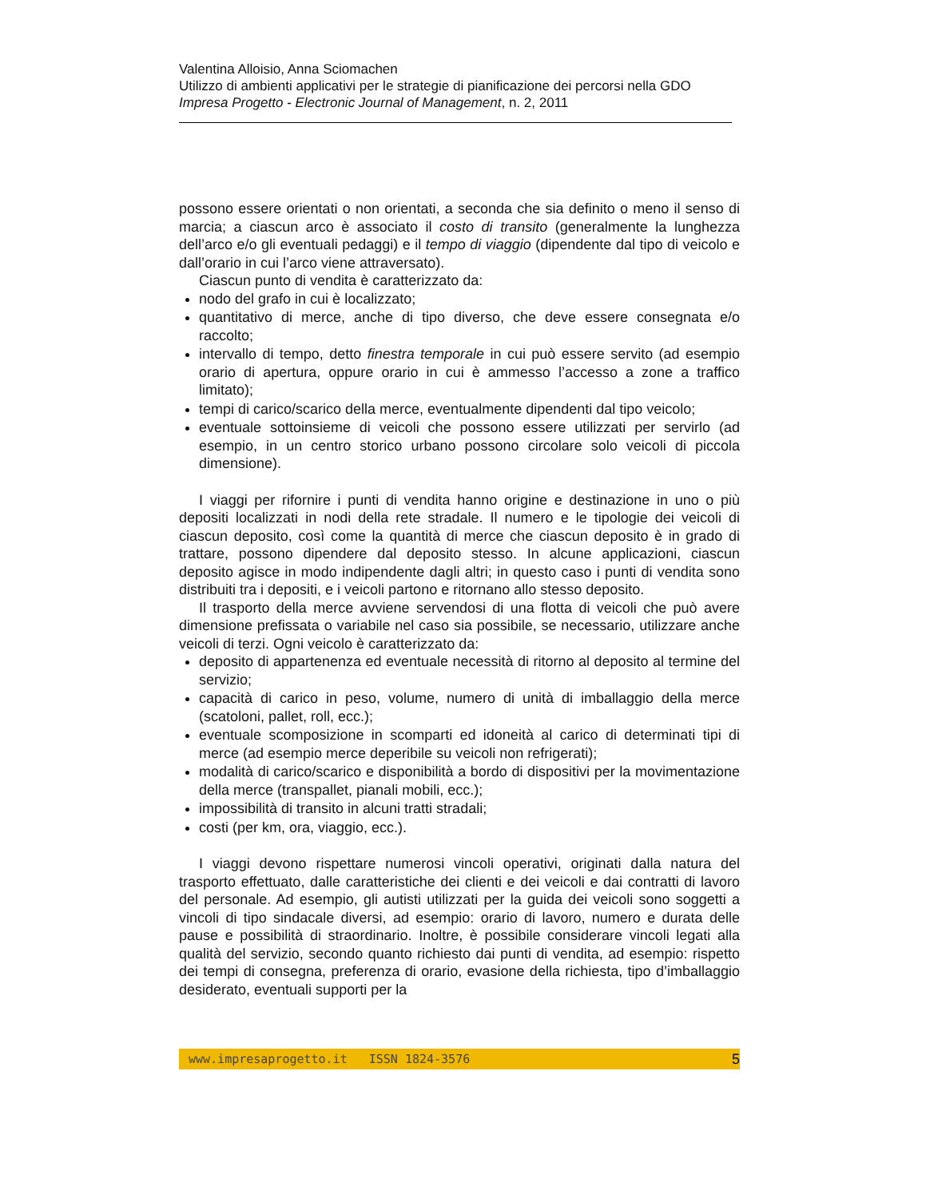Valentina Alloisio, Anna Sciomachen
Utilizzo di ambienti applicativi per le strategie di pianificazione dei percorsi nella GDO
Impresa Progetto - Electronic Journal of Management, n. 2, 2011
possono essere orientati o non orientati, a seconda che sia definito o meno il senso di marcia; a ciascun arco è associato il costo di transito (generalmente la lunghezza dell’arco e/o gli eventuali pedaggi) e il tempo di viaggio (dipendente dal tipo di veicolo e dall’orario in cui l’arco viene attraversato).
Ciascun punto di vendita è caratterizzato da:
nodo del grafo in cui è localizzato;
quantitativo di merce, anche di tipo diverso, che deve essere consegnata e/o raccolto;
intervallo di tempo, detto finestra temporale in cui può essere servito (ad esempio orario di apertura, oppure orario in cui è ammesso l’accesso a zone a traffico limitato);
tempi di carico/scarico della merce, eventualmente dipendenti dal tipo veicolo;
eventuale sottoinsieme di veicoli che possono essere utilizzati per servirlo (ad esempio, in un centro storico urbano possono circolare solo veicoli di piccola dimensione).
I viaggi per rifornire i punti di vendita hanno origine e destinazione in uno o più depositi localizzati in nodi della rete stradale. Il numero e le tipologie dei veicoli di ciascun deposito, così come la quantità di merce che ciascun deposito è in grado di trattare, possono dipendere dal deposito stesso. In alcune applicazioni, ciascun deposito agisce in modo indipendente dagli altri; in questo caso i punti di vendita sono distribuiti tra i depositi, e i veicoli partono e ritornano allo stesso deposito.
Il trasporto della merce avviene servendosi di una flotta di veicoli che può avere dimensione prefissata o variabile nel caso sia possibile, se necessario, utilizzare anche veicoli di terzi. Ogni veicolo è caratterizzato da:
deposito di appartenenza ed eventuale necessità di ritorno al deposito al termine del servizio;
capacità di carico in peso, volume, numero di unità di imballaggio della merce (scatoloni, pallet, roll, ecc.);
eventuale scomposizione in scomparti ed idoneità al carico di determinati tipi di merce (ad esempio merce deperibile su veicoli non refrigerati);
modalità di carico/scarico e disponibilità a bordo di dispositivi per la movimentazione della merce (transpallet, pianali mobili, ecc.);
impossibilità di transito in alcuni tratti stradali;
costi (per km, ora, viaggio, ecc.).
I viaggi devono rispettare numerosi vincoli operativi, originati dalla natura del trasporto effettuato, dalle caratteristiche dei clienti e dei veicoli e dai contratti di lavoro del personale. Ad esempio, gli autisti utilizzati per la guida dei veicoli sono soggetti a vincoli di tipo sindacale diversi, ad esempio: orario di lavoro, numero e durata delle pause e possibilità di straordinario. Inoltre, è possibile considerare vincoli legati alla qualità del servizio, secondo quanto richiesto dai punti di vendita, ad esempio: rispetto dei tempi di consegna, preferenza di orario, evasione della richiesta, tipo d’imballaggio desiderato, eventuali supporti per la
www.impresaprogetto.it ISSN 1824-3576 5